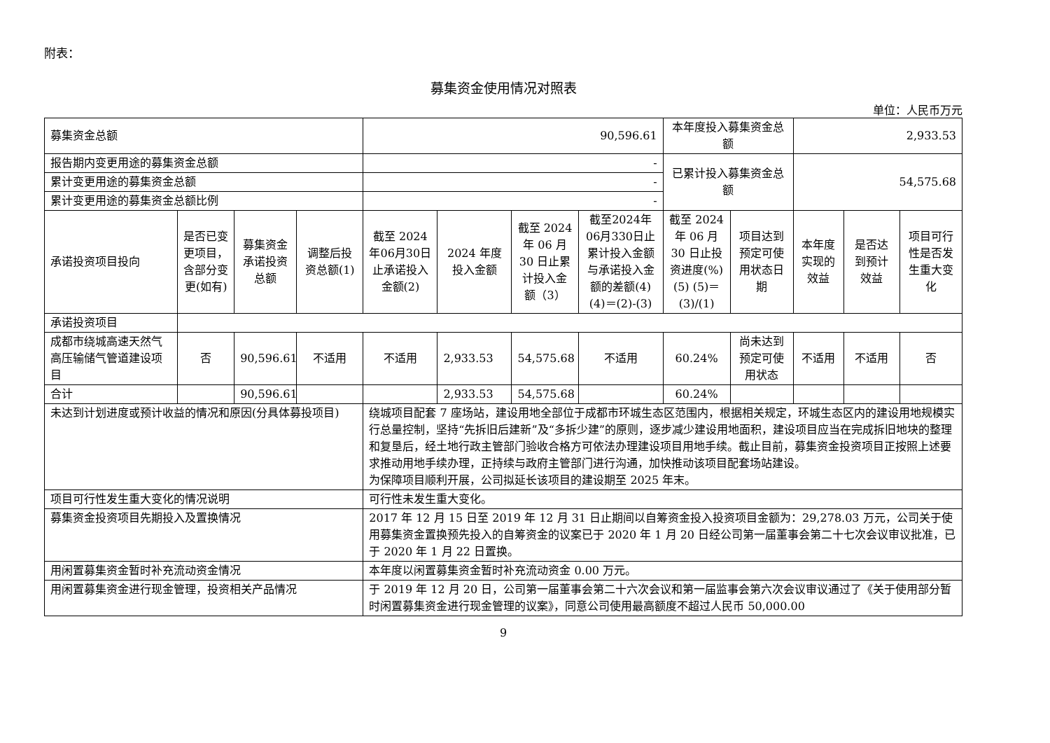附表：
募集资金使用情况对照表
单位：人民币万元
| 募集资金总额 | | | | 90,596.61 | | | | 本年度投入募集资金总额 | | 2,933.53 | | |
| 报告期内变更用途的募集资金总额 | | | | - | | | | 已累计投入募集资金总额 | | 54,575.68 | | |
| 累计变更用途的募集资金总额 | | | | - | | | | | | | | |
| 累计变更用途的募集资金总额比例 | | | | - | | | | | | | | |
| 承诺投资项目投向 | 是否已变更项目，含部分变更(如有) | 募集资金承诺投资总额 | 调整后投资总额(1) | 截至 2024 年06月30日止承诺投入金额(2) | 2024 年度投入金额 | 截至 2024 年 06 月 30 日止累计投入金额（3） | 截至2024年06月330日止累计投入金额与承诺投入金额的差额(4) (4)＝(2)-(3) | 截至 2024 年 06 月 30 日止投资进度(%)(5) (5)＝(3)/(1) | 项目达到预定可使用状态日期 | 本年度实现的效益 | 是否达到预计效益 | 项目可行性是否发生重大变化 |
| 承诺投资项目 | | | | | | | | | | | | |
| 成都市绕城高速天然气高压输储气管道建设项目 | 否 | 90,596.61 | 不适用 | 不适用 | 2,933.53 | 54,575.68 | 不适用 | 60.24% | 尚未达到预定可使用状态 | 不适用 | 不适用 | 否 |
| 合计 | | 90,596.61 | | | 2,933.53 | 54,575.68 | | 60.24% | | | | |
| 未达到计划进度或预计收益的情况和原因(分具体募投项目) | | | | 绕城项目配套 7 座场站，建设用地全部位于成都市环城生态区范围内，根据相关规定，环城生态区内的建设用地规模实行总量控制，坚持“先拆旧后建新”及“多拆少建”的原则，逐步减少建设用地面积，建设项目应当在完成拆旧地块的整理和复垦后，经土地行政主管部门验收合格方可依法办理建设项目用地手续。截止目前，募集资金投资项目正按照上述要求推动用地手续办理，正持续与政府主管部门进行沟通，加快推动该项目配套场站建设。 为保障项目顺利开展，公司拟延长该项目的建设期至 2025 年末。 | | | | | | | | |
| 项目可行性发生重大变化的情况说明 | | | | 可行性未发生重大变化。 | | | | | | | | |
| 募集资金投资项目先期投入及置换情况 | | | | 2017 年 12 月 15 日至 2019 年 12 月 31 日止期间以自筹资金投入投资项目金额为：29,278.03 万元，公司关于使用募集资金置换预先投入的自筹资金的议案已于 2020 年 1 月 20 日经公司第一届董事会第二十七次会议审议批准，已于 2020 年 1 月 22 日置换。 | | | | | | | | |
| 用闲置募集资金暂时补充流动资金情况 | | | | 本年度以闲置募集资金暂时补充流动资金 0.00 万元。 | | | | | | | | |
| 用闲置募集资金进行现金管理，投资相关产品情况 | | | | 于 2019 年 12 月 20 日，公司第一届董事会第二十六次会议和第一届监事会第六次会议审议通过了《关于使用部分暂时闲置募集资金进行现金管理的议案》，同意公司使用最高额度不超过人民币 50,000.00 | | | | | | | | |
9